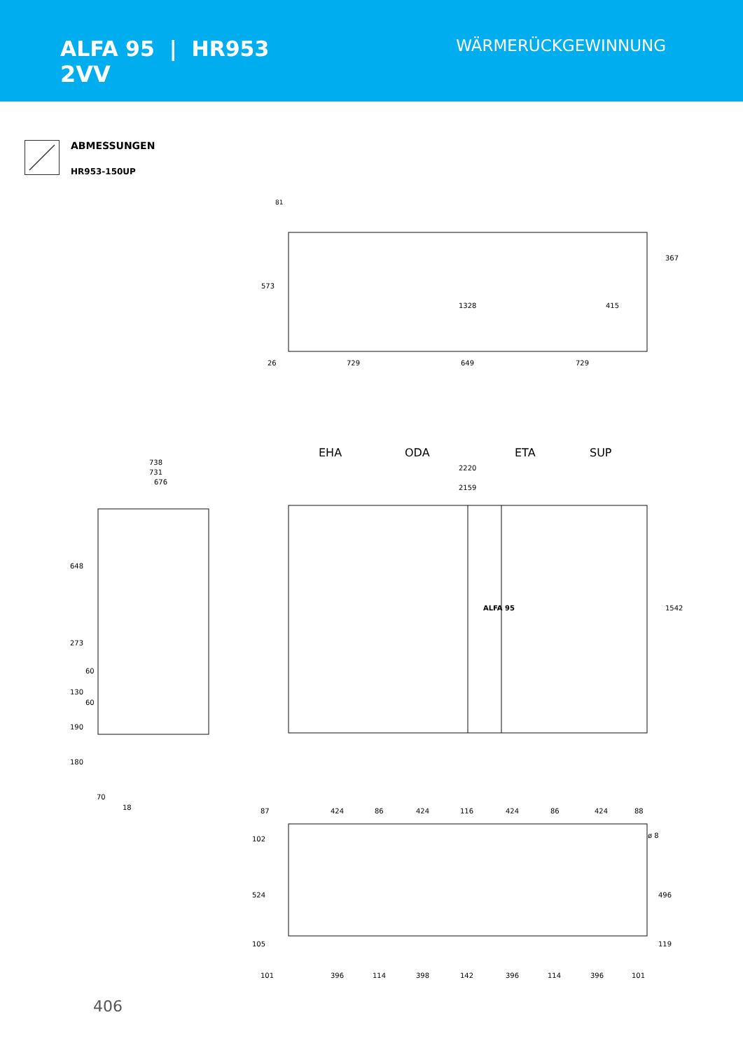ALFA 95 | HR953
2VV
WÄRMERÜCKGEWINNUNG
ABMESSUNGEN
HR953-150UP
81
573
367
1328
415
26
729
649
729
EHA
ODA
ETA
SUP
2220
2159
1542
ALFA 95
738
731
676
648
273
60
130
60
190
180
70
18
87
424
86
424
116
424
86
424
88
ø 8
102
524
496
105
119
101
396
114
398
142
396
114
396
101
406